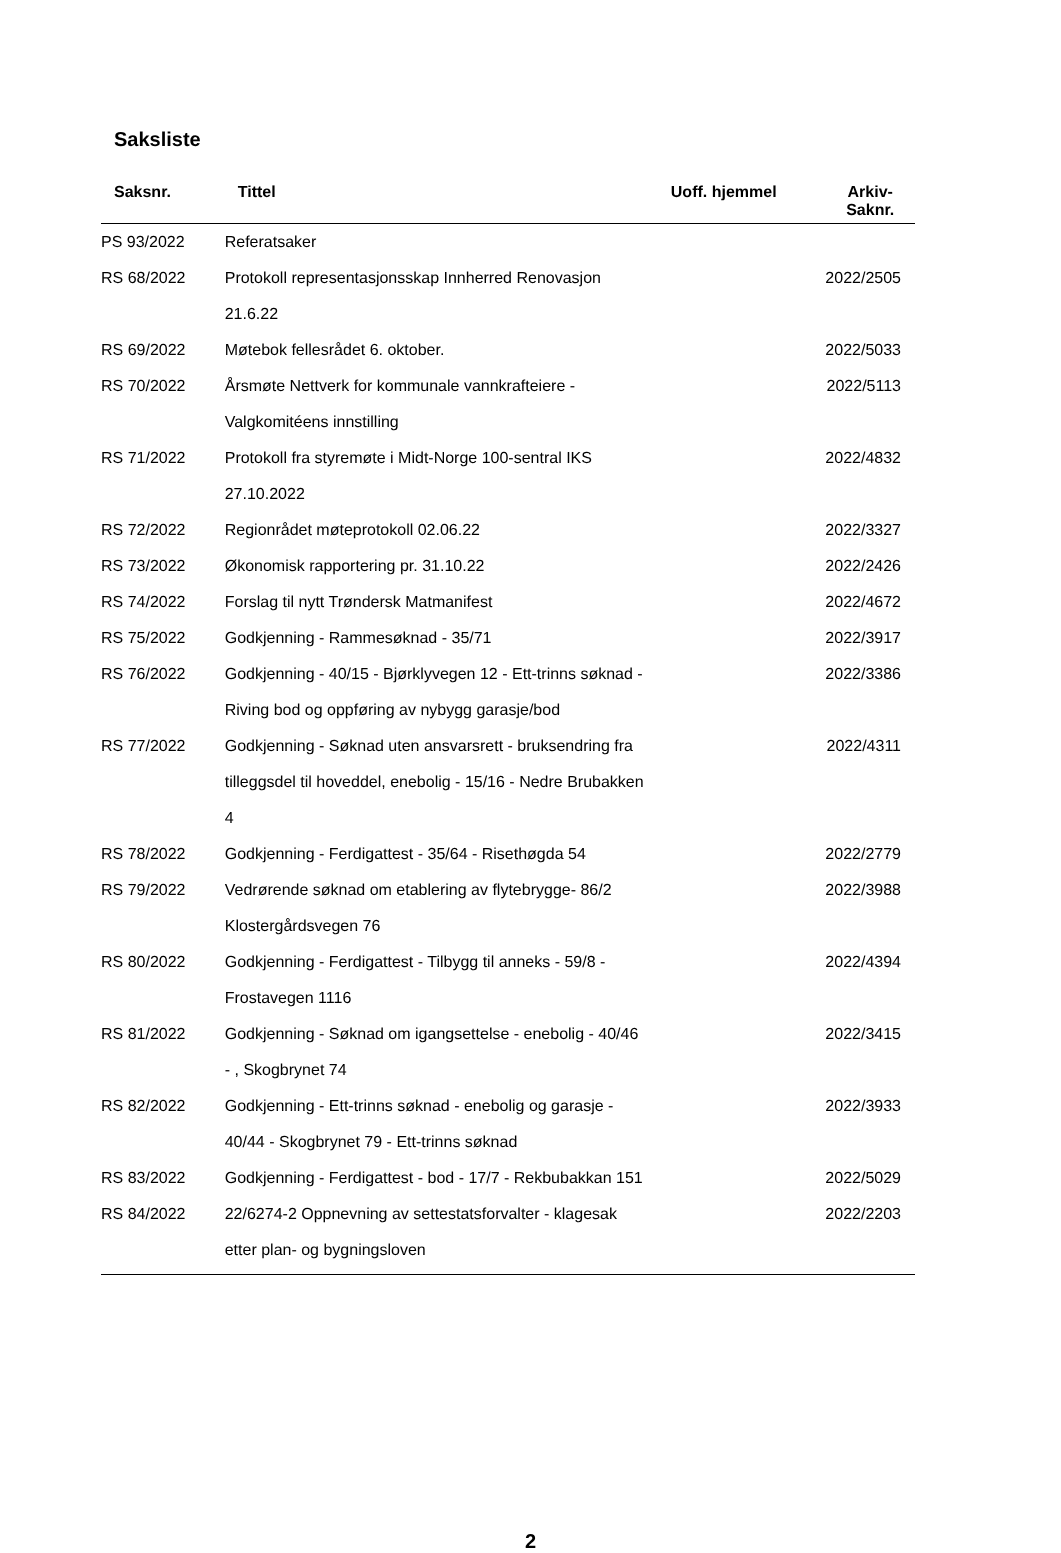Saksliste
| Saksnr. | Tittel | Uoff. hjemmel | Arkiv- Saknr. |
| --- | --- | --- | --- |
| PS 93/2022 | Referatsaker | | |
| RS 68/2022 | Protokoll representasjonsskap Innherred Renovasjon 21.6.22 | | 2022/2505 |
| RS 69/2022 | Møtebok fellesrådet 6. oktober. | | 2022/5033 |
| RS 70/2022 | Årsmøte Nettverk for kommunale vannkrafteiere - Valgkomitéens innstilling | | 2022/5113 |
| RS 71/2022 | Protokoll fra styremøte i Midt-Norge 100-sentral IKS 27.10.2022 | | 2022/4832 |
| RS 72/2022 | Regionrådet møteprotokoll 02.06.22 | | 2022/3327 |
| RS 73/2022 | Økonomisk rapportering pr. 31.10.22 | | 2022/2426 |
| RS 74/2022 | Forslag til nytt Trøndersk Matmanifest | | 2022/4672 |
| RS 75/2022 | Godkjenning - Rammesøknad - 35/71 | | 2022/3917 |
| RS 76/2022 | Godkjenning - 40/15 - Bjørklyvegen 12 - Ett-trinns søknad - Riving bod og oppføring av nybygg garasje/bod | | 2022/3386 |
| RS 77/2022 | Godkjenning - Søknad uten ansvarsrett - bruksendring fra tilleggsdel til hoveddel, enebolig - 15/16 - Nedre Brubakken 4 | | 2022/4311 |
| RS 78/2022 | Godkjenning - Ferdigattest - 35/64 - Risethøgda 54 | | 2022/2779 |
| RS 79/2022 | Vedrørende søknad om etablering av flytebrygge- 86/2 Klostergårdsvegen 76 | | 2022/3988 |
| RS 80/2022 | Godkjenning - Ferdigattest - Tilbygg til anneks - 59/8 - Frostavegen 1116 | | 2022/4394 |
| RS 81/2022 | Godkjenning - Søknad om igangsettelse - enebolig - 40/46 - , Skogbrynet 74 | | 2022/3415 |
| RS 82/2022 | Godkjenning - Ett-trinns søknad - enebolig og garasje - 40/44 - Skogbrynet 79 - Ett-trinns søknad | | 2022/3933 |
| RS 83/2022 | Godkjenning - Ferdigattest - bod - 17/7 - Rekbubakkan 151 | | 2022/5029 |
| RS 84/2022 | 22/6274-2 Oppnevning av settestatsforvalter - klagesak etter plan- og bygningsloven | | 2022/2203 |
2